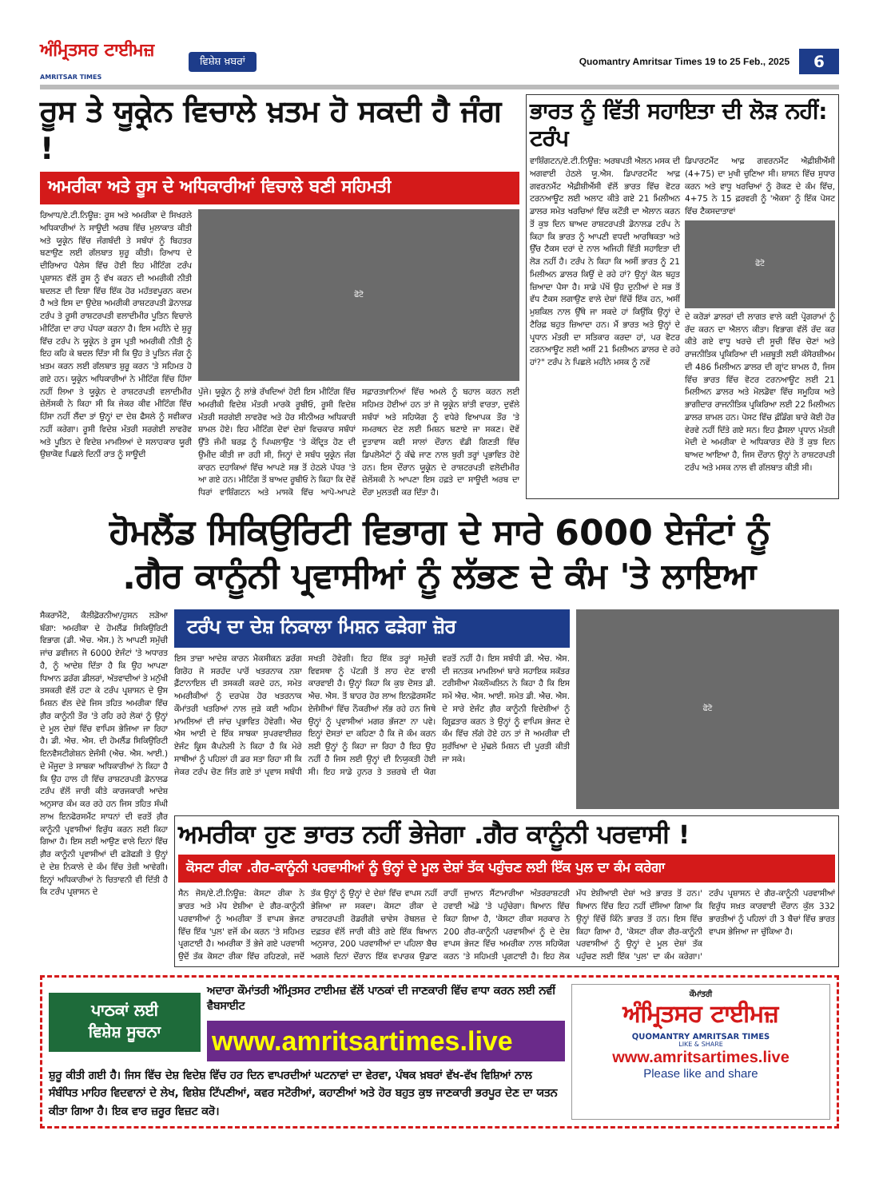ਅੰਮ੍ਰਿਤਸਰ ਟਾਈਮਜ਼ AMRITSAR TIMES
ਵਿਸ਼ੇਸ਼ ਖ਼ਬਰਾਂ
Quomantry Amritsar Times 19 to 25 Feb., 2025
6
ਰੂਸ ਤੇ ਯੂਕ੍ਰੇਨ ਵਿਚਾਲੇ ਖ਼ਤਮ ਹੋ ਸਕਦੀ ਹੈ ਜੰਗ !
ਅਮਰੀਕਾ ਅਤੇ ਰੂਸ ਦੇ ਅਧਿਕਾਰੀਆਂ ਵਿਚਾਲੇ ਬਣੀ ਸਹਿਮਤੀ
ਰਿਆਧ/ਏ.ਟੀ.ਨਿਊਜ਼: ਰੂਸ ਅਤੇ ਅਮਰੀਕਾ ਦੇ ਸਿਖਰਲੇ ਅਧਿਕਾਰੀਆਂ ਨੇ ਸਾਊਦੀ ਅਰਬ ਵਿੱਚ ਮੁਲਾਕਾਤ ਕੀਤੀ ਅਤੇ ਯੂਕ੍ਰੇਨ ਵਿੱਚ ਜੰਗਬੰਦੀ ਤੇ ਸਬੰਧਾਂ ਨੂੰ ਬਿਹਤਰ ਬਣਾਉਣ ਲਈ ਗੱਲਬਾਤ ਸ਼ੁਰੂ ਕੀਤੀ। ਰਿਆਧ ਦੇ ਦੀਰਿਆਹ ਪੈਲੇਸ ਵਿੱਚ ਹੋਈ ਇਹ ਮੀਟਿੰਗ ਟਰੰਪ ਪ੍ਰਸ਼ਾਸਨ ਵੱਲੋਂ ਰੂਸ ਨੂੰ ਵੱਖ ਕਰਨ ਦੀ ਅਮਰੀਕੀ ਨੀਤੀ ਬਦਲਣ ਦੀ ਦਿਸ਼ਾ ਵਿੱਚ ਇੱਕ ਹੋਰ ਮਹੱਤਵਪੂਰਨ ਕਦਮ ਹੈ ਅਤੇ ਇਸ ਦਾ ਉਦੇਸ਼ ਅਮਰੀਕੀ ਰਾਸ਼ਟਰਪਤੀ ਡੋਨਾਲਡ ਟਰੰਪ ਤੇ ਰੂਸੀ ਰਾਸ਼ਟਰਪਤੀ ਵਲਾਦੀਮੀਰ ਪੂਤਿਨ ਵਿਚਾਲੇ ਮੀਟਿੰਗ ਦਾ ਰਾਹ ਪੱਧਰਾ ਕਰਨਾ ਹੈ। ਇਸ ਮਹੀਨੇ ਦੇ ਸ਼ੁਰੂ ਵਿੱਚ ਟਰੰਪ ਨੇ ਯੂਕ੍ਰੇਨ ਤੇ ਰੂਸ ਪ੍ਰਤੀ ਅਮਰੀਕੀ ਨੀਤੀ ਨੂੰ ਇਹ ਕਹਿ ਕੇ ਬਦਲ ਦਿੱਤਾ ਸੀ ਕਿ ਉਹ ਤੇ ਪੂਤਿਨ ਜੰਗ ਨੂੰ ਖ਼ਤਮ ਕਰਨ ਲਈ ਗੱਲਬਾਤ ਸ਼ੁਰੂ ਕਰਨ 'ਤੇ ਸਹਿਮਤ ਹੋ ਗਏ ਹਨ। ਯੂਕ੍ਰੇਨ ਅਧਿਕਾਰੀਆਂ ਨੇ ਮੀਟਿੰਗ ਵਿੱਚ ਹਿੱਸਾ ਨਹੀਂ ਲਿਆ ਤੇ ਯੂਕ੍ਰੇਨ ਦੇ ਰਾਸ਼ਟਰਪਤੀ ਵਲਾਦੀਮੀਰ ਜ਼ੇਲੇਂਸਕੀ ਨੇ ਕਿਹਾ ਸੀ ਕਿ ਜੇਕਰ ਕੀਵ ਮੀਟਿੰਗ ਵਿੱਚ ਹਿੱਸਾ ਨਹੀਂ ਲੈਂਦਾ ਤਾਂ ਉਨ੍ਹਾਂ ਦਾ ਦੇਸ਼ ਫੈਸਲੇ ਨੂੰ ਸਵੀਕਾਰ ਨਹੀਂ ਕਰੇਗਾ। ਰੂਸੀ ਵਿਦੇਸ਼ ਮੰਤਰੀ ਸਰਗੇਈ ਲਾਵਰੋਵ ਅਤੇ ਪੂਤਿਨ ਦੇ ਵਿਦੇਸ਼ ਮਾਮਲਿਆਂ ਦੇ ਸਲਾਹਕਾਰ ਯੂਰੀ ਉਸ਼ਾਕੋਵ ਪਿਛਲੇ ਦਿਨੀਂ ਰਾਤ ਨੂੰ ਸਾਊਦੀ
ਫੋਟੋ
ਪੁੱਜੇ। ਯੂਕ੍ਰੇਨ ਨੂੰ ਲਾਂਭੇ ਰੱਖਦਿਆਂ ਹੋਈ ਇਸ ਮੀਟਿੰਗ ਵਿੱਚ ਅਮਰੀਕੀ ਵਿਦੇਸ਼ ਮੰਤਰੀ ਮਾਰਕੋ ਰੂਬੀਓ, ਰੂਸੀ ਵਿਦੇਸ਼ ਮੰਤਰੀ ਸਰਗੇਈ ਲਾਵਰੋਵ ਅਤੇ ਹੋਰ ਸੀਨੀਅਰ ਅਧਿਕਾਰੀ ਸ਼ਾਮਲ ਹੋਏ। ਇਹ ਮੀਟਿੰਗ ਦੋਵਾਂ ਦੇਸ਼ਾਂ ਵਿਚਕਾਰ ਸਬੰਧਾਂ ਉੱਤੇ ਜੰਮੀ ਬਰਫ਼ ਨੂੰ ਪਿਘਲਾਉਣ 'ਤੇ ਕੇਂਦ੍ਰਿਤ ਹੋਣ ਦੀ ਉਮੀਦ ਕੀਤੀ ਜਾ ਰਹੀ ਸੀ, ਜਿਨ੍ਹਾਂ ਦੇ ਸਬੰਧ ਯੂਕ੍ਰੇਨ ਜੰਗ ਕਾਰਨ ਦਹਾਕਿਆਂ ਵਿੱਚ ਆਪਣੇ ਸਭ ਤੋਂ ਹੇਠਲੇ ਪੱਧਰ 'ਤੇ ਆ ਗਏ ਹਨ। ਮੀਟਿੰਗ ਤੋਂ ਬਾਅਦ ਰੂਬੀਓ ਨੇ ਕਿਹਾ ਕਿ ਦੋਵੇਂ ਧਿਰਾਂ ਵਾਸ਼ਿੰਗਟਨ ਅਤੇ ਮਾਸਕੋ ਵਿੱਚ ਆਪੋ-ਆਪਣੇ ਸਫ਼ਾਰਤਖ਼ਾਨਿਆਂ ਵਿੱਚ ਅਮਲੇ ਨੂੰ ਬਹਾਲ ਕਰਨ ਲਈ ਸਹਿਮਤ ਹੋਈਆਂ ਹਨ ਤਾਂ ਜੋ ਯੂਕ੍ਰੇਨ ਸ਼ਾਂਤੀ ਵਾਰਤਾ, ਦੁਵੱਲੇ ਸਬੰਧਾਂ ਅਤੇ ਸਹਿਯੋਗ ਨੂੰ ਵਧੇਰੇ ਵਿਆਪਕ ਤੌਰ 'ਤੇ ਸਮਰਥਨ ਦੇਣ ਲਈ ਮਿਸ਼ਨ ਬਣਾਏ ਜਾ ਸਕਣ। ਦੋਵੇਂ ਦੂਤਾਵਾਸ ਕਈ ਸਾਲਾਂ ਦੌਰਾਨ ਵੱਡੀ ਗਿਣਤੀ ਵਿੱਚ ਡਿਪਲੋਮੈਟਾਂ ਨੂੰ ਕੱਢੇ ਜਾਣ ਨਾਲ ਬੁਰੀ ਤਰ੍ਹਾਂ ਪ੍ਰਭਾਵਿਤ ਹੋਏ ਹਨ। ਇਸ ਦੌਰਾਨ ਯੂਕ੍ਰੇਨ ਦੇ ਰਾਸ਼ਟਰਪਤੀ ਵਲੋਦੀਮੀਰ ਜ਼ੇਲੇਂਸਕੀ ਨੇ ਆਪਣਾ ਇਸ ਹਫ਼ਤੇ ਦਾ ਸਾਊਦੀ ਅਰਬ ਦਾ ਦੌਰਾ ਮੁਲਤਵੀ ਕਰ ਦਿੱਤਾ ਹੈ।
ਭਾਰਤ ਨੂੰ ਵਿੱਤੀ ਸਹਾਇਤਾ ਦੀ ਲੋੜ ਨਹੀਂ: ਟਰੰਪ
ਵਾਸ਼ਿੰਗਟਨ/ਏ.ਟੀ.ਨਿਊਜ਼: ਅਰਬਪਤੀ ਐਲਨ ਮਸਕ ਦੀ ਅਗਵਾਈ ਹੇਠਲੇ ਯੂ.ਐਸ. ਡਿਪਾਰਟਮੈਂਟ ਆਫ਼ ਗਵਰਨਮੈਂਟ ਐਫ਼ੀਸ਼ੀਐਂਸੀ ਵੱਲੋਂ ਭਾਰਤ ਵਿੱਚ ਵੋਟਰ ਟਰਨਆਊਟ ਲਈ ਅਲਾਟ ਕੀਤੇ ਗਏ 21 ਮਿਲੀਅਨ ਡਾਲਰ ਸਮੇਤ ਖਰਚਿਆਂ ਵਿੱਚ ਕਟੌਤੀ ਦਾ ਐਲਾਨ ਕਰਨ ਤੋਂ ਕੁਝ ਦਿਨ ਬਾਅਦ ਰਾਸ਼ਟਰਪਤੀ ਡੋਨਾਲਡ ਟਰੰਪ ਨੇ ਕਿਹਾ ਕਿ ਭਾਰਤ ਨੂੰ ਆਪਣੀ ਵਧਦੀ ਆਰਥਿਕਤਾ ਅਤੇ ਉੱਚ ਟੈਕਸ ਦਰਾਂ ਦੇ ਨਾਲ ਅਜਿਹੀ ਵਿੱਤੀ ਸਹਾਇਤਾ ਦੀ ਲੋੜ ਨਹੀਂ ਹੈ। ਟਰੰਪ ਨੇ ਕਿਹਾ ਕਿ ਅਸੀਂ ਭਾਰਤ ਨੂੰ 21 ਮਿਲੀਅਨ ਡਾਲਰ ਕਿਉਂ ਦੇ ਰਹੇ ਹਾਂ? ਉਨ੍ਹਾਂ ਕੋਲ ਬਹੁਤ ਜ਼ਿਆਦਾ ਪੈਸਾ ਹੈ। ਸਾਡੇ ਪੱਖੋਂ ਉਹ ਦੁਨੀਆਂ ਦੇ ਸਭ ਤੋਂ ਵੱਧ ਟੈਕਸ ਲਗਾਉਣ ਵਾਲੇ ਦੇਸ਼ਾਂ ਵਿੱਚੋਂ ਇੱਕ ਹਨ, ਅਸੀਂ ਮੁਸ਼ਕਿਲ ਨਾਲ ਉੱਥੇ ਜਾ ਸਕਦੇ ਹਾਂ ਕਿਉਂਕਿ ਉਨ੍ਹਾਂ ਦੇ ਟੈਰਿਫ਼ ਬਹੁਤ ਜ਼ਿਆਦਾ ਹਨ। ਮੈਂ ਭਾਰਤ ਅਤੇ ਉਨ੍ਹਾਂ ਦੇ ਪ੍ਰਧਾਨ ਮੰਤਰੀ ਦਾ ਸਤਿਕਾਰ ਕਰਦਾ ਹਾਂ, ਪਰ ਵੋਟਰ ਟਰਨਆਊਟ ਲਈ ਅਸੀਂ 21 ਮਿਲੀਅਨ ਡਾਲਰ ਦੇ ਰਹੇ ਹਾਂ?" ਟਰੰਪ ਨੇ ਪਿਛਲੇ ਮਹੀਨੇ ਮਸਕ ਨੂੰ ਨਵੇਂ
ਡਿਪਾਰਟਮੈਂਟ ਆਫ਼ ਗਵਰਨਮੈਂਟ ਐਫ਼ੀਸ਼ੀਐਂਸੀ (4+75) ਦਾ ਮੁਖੀ ਚੁਣਿਆ ਸੀ। ਸ਼ਾਸਨ ਵਿੱਚ ਸੁਧਾਰ ਕਰਨ ਅਤੇ ਵਾਧੂ ਖਰਚਿਆਂ ਨੂੰ ਰੋਕਣ ਦੇ ਕੰਮ ਵਿੱਚ, 4+75 ਨੇ 15 ਫ਼ਰਵਰੀ ਨੂੰ 'ਐਕਸ' ਨੂੰ ਇੱਕ ਪੋਸਟ ਵਿੱਚ ਟੈਕਸਦਾਤਾਵਾਂ
ਫੋਟੋ
ਦੇ ਕਰੋੜਾਂ ਡਾਲਰਾਂ ਦੀ ਲਾਗਤ ਵਾਲੇ ਕਈ ਪ੍ਰੋਗਰਾਮਾਂ ਨੂੰ ਰੱਦ ਕਰਨ ਦਾ ਐਲਾਨ ਕੀਤਾ। ਵਿਭਾਗ ਵੱਲੋਂ ਰੱਦ ਕਰ ਕੀਤੇ ਗਏ ਵਾਧੂ ਖਰਚੇ ਦੀ ਸੂਚੀ ਵਿੱਚ ਚੋਣਾਂ ਅਤੇ ਰਾਜਨੀਤਿਕ ਪ੍ਰਕਿਰਿਆ ਦੀ ਮਜ਼ਬੂਤੀ ਲਈ ਕੰਸੋਰਸ਼ੀਅਮ ਦੀ 486 ਮਿਲੀਅਨ ਡਾਲਰ ਦੀ ਗ੍ਰਾਂਟ ਸ਼ਾਮਲ ਹੈ, ਜਿਸ ਵਿੱਚ ਭਾਰਤ ਵਿੱਚ ਵੋਟਰ ਟਰਨਆਊਟ ਲਈ 21 ਮਿਲੀਅਨ ਡਾਲਰ ਅਤੇ ਮੋਲਡੋਵਾ ਵਿੱਚ ਸਮੂਹਿਕ ਅਤੇ ਭਾਗੀਦਾਰ ਰਾਜਨੀਤਿਕ ਪ੍ਰਕਿਰਿਆ ਲਈ 22 ਮਿਲੀਅਨ ਡਾਲਰ ਸ਼ਾਮਲ ਹਨ। ਪੋਸਟ ਵਿੱਚ ਫ਼ੰਡਿੰਗ ਬਾਰੇ ਕੋਈ ਹੋਰ ਵੇਰਵੇ ਨਹੀਂ ਦਿੱਤੇ ਗਏ ਸਨ। ਇਹ ਫ਼ੈਸਲਾ ਪ੍ਰਧਾਨ ਮੰਤਰੀ ਮੋਦੀ ਦੇ ਅਮਰੀਕਾ ਦੇ ਅਧਿਕਾਰਤ ਦੌਰੇ ਤੋਂ ਕੁਝ ਦਿਨ ਬਾਅਦ ਆਇਆ ਹੈ, ਜਿਸ ਦੌਰਾਨ ਉਨ੍ਹਾਂ ਨੇ ਰਾਸ਼ਟਰਪਤੀ ਟਰੰਪ ਅਤੇ ਮਸਕ ਨਾਲ ਵੀ ਗੱਲਬਾਤ ਕੀਤੀ ਸੀ।
ਹੋਮਲੈਂਡ ਸਿਕਿਉਰਿਟੀ ਵਿਭਾਗ ਦੇ ਸਾਰੇ 6000 ਏਜੰਟਾਂ ਨੂੰ
.ਗੈਰ ਕਾਨੂੰਨੀ ਪ੍ਰਵਾਸੀਆਂ ਨੂੰ ਲੱਭਣ ਦੇ ਕੰਮ 'ਤੇ ਲਾਇਆ
ਸੈਕਰਾਮੈਂਟੋ, ਕੈਲੀਫ਼ੋਰਨੀਆ/ਹੁਸਨ ਲੜੋਆ ਬੰਗਾ: ਅਮਰੀਕਾ ਦੇ ਹੋਮਲੈਂਡ ਸਿਕਿਉਰਿਟੀ ਵਿਭਾਗ (ਡੀ. ਐਚ. ਐਸ.) ਨੇ ਆਪਣੀ ਸਮੁੱਚੀ ਜਾਂਚ ਡਵੀਜਨ ਜੋ 6000 ਏਜੰਟਾਂ 'ਤੇ ਅਧਾਰਤ ਹੈ, ਨੂੰ ਆਦੇਸ਼ ਦਿੱਤਾ ਹੈ ਕਿ ਉਹ ਆਪਣਾ ਧਿਆਨ ਡਰੱਗ ਡੀਲਰਾਂ, ਅੱਤਵਾਦੀਆਂ ਤੇ ਮਨੁੱਖੀ ਤਸਕਰੀ ਵੱਲੋਂ ਹਟਾ ਕੇ ਟਰੰਪ ਪ੍ਰਸ਼ਾਸਨ ਦੇ ਉਸ ਮਿਸ਼ਨ ਵੱਲ ਦੇਵੇ ਜਿਸ ਤਹਿਤ ਅਮਰੀਕਾ ਵਿੱਚ ਗ਼ੈਰ ਕਾਨੂੰਨੀ ਤੌਰ 'ਤੇ ਰਹਿ ਰਹੇ ਲੋਕਾਂ ਨੂੰ ਉਨ੍ਹਾਂ ਦੇ ਮੂਲ ਦੇਸ਼ਾਂ ਵਿੱਚ ਵਾਪਿਸ ਭੇਜਿਆ ਜਾ ਰਿਹਾ ਹੈ। ਡੀ. ਐਚ. ਐਸ. ਦੀ ਹੋਮਲੈਂਡ ਸਿਕਿਉਰਿਟੀ ਇਨਵੈਸਟੀਗੇਸ਼ਨ ਏਜੰਸੀ (ਐਚ. ਐਸ. ਆਈ.) ਦੇ ਮੌਜੂਦਾ ਤੇ ਸਾਬਕਾ ਅਧਿਕਾਰੀਆਂ ਨੇ ਕਿਹਾ ਹੈ ਕਿ ਉਹ ਹਾਲ ਹੀ ਵਿੱਚ ਰਾਸ਼ਟਰਪਤੀ ਡੋਨਾਲਡ ਟਰੰਪ ਵੱਲੋਂ ਜਾਰੀ ਕੀਤੇ ਕਾਰਜਕਾਰੀ ਆਦੇਸ਼ ਅਨੁਸਾਰ ਕੰਮ ਕਰ ਰਹੇ ਹਨ ਜਿਸ ਤਹਿਤ ਸੰਘੀ ਲਾਅ ਇਨਫੋਰਸਮੈਂਟ ਸਾਧਨਾਂ ਦੀ ਵਰਤੋਂ ਗ਼ੈਰ ਕਾਨੂੰਨੀ ਪ੍ਰਵਾਸੀਆਂ ਵਿਰੁੱਧ ਕਰਨ ਲਈ ਕਿਹਾ ਗਿਆ ਹੈ। ਇਸ ਲਈ ਆਉਣ ਵਾਲੇ ਦਿਨਾਂ ਵਿੱਚ ਗ਼ੈਰ ਕਾਨੂੰਨੀ ਪ੍ਰਵਾਸੀਆਂ ਦੀ ਫੜੋਫੜੀ ਤੇ ਉਨ੍ਹਾਂ ਦੇ ਦੇਸ਼ ਨਿਕਾਲੇ ਦੇ ਕੰਮ ਵਿੱਚ ਤੇਜ਼ੀ ਆਵੇਗੀ। ਇਨ੍ਹਾਂ ਅਧਿਕਾਰੀਆਂ ਨੇ ਚਿਤਾਵਨੀ ਵੀ ਦਿੱਤੀ ਹੈ ਕਿ ਟਰੰਪ ਪ੍ਰਸ਼ਾਸਨ ਦੇ
ਟਰੰਪ ਦਾ ਦੇਸ਼ ਨਿਕਾਲਾ ਮਿਸ਼ਨ ਫੜੇਗਾ ਜ਼ੋਰ
ਇਸ ਤਾਜ਼ਾ ਆਦੇਸ਼ ਕਾਰਨ ਮੈਕਸੀਕਨ ਡਰੱਗ ਗਿਰੋਹ ਜੋ ਸਰਹੱਦ ਪਾਰੋਂ ਖਤਰਨਾਕ ਨਸ਼ਾ ਫ਼ੈਂਟਾਨਾਇਲ ਦੀ ਤਸਕਰੀ ਕਰਦੇ ਹਨ, ਸਮੇਤ ਅਮਰੀਕੀਆਂ ਨੂੰ ਦਰਪੇਸ਼ ਹੋਰ ਖਤਰਨਾਕ ਕੌਮਾਂਤਰੀ ਖਤਰਿਆਂ ਨਾਲ ਜੁੜੇ ਕਈ ਅਹਿਮ ਮਾਮਲਿਆਂ ਦੀ ਜਾਂਚ ਪ੍ਰਭਾਵਿਤ ਹੋਵੇਗੀ। ਐਚ ਐਸ ਆਈ ਦੇ ਇੱਕ ਸਾਬਕਾ ਸੁਪਰਵਾਈਜ਼ਰ ਏਜੰਟ ਕ੍ਰਿਸ ਕੈਪਨੇਲੀ ਨੇ ਕਿਹਾ ਹੈ ਕਿ ਮੇਰੇ ਸਾਥੀਆਂ ਨੂੰ ਪਹਿਲਾਂ ਹੀ ਡਰ ਸਤਾ ਰਿਹਾ ਸੀ ਕਿ ਜੇਕਰ ਟਰੰਪ ਚੋਣ ਜਿੱਤ ਗਏ ਤਾਂ ਪ੍ਰਵਾਸ ਸਬੰਧੀ ਸਖਤੀ ਹੋਵੇਗੀ। ਇਹ ਇੱਕ ਤਰ੍ਹਾਂ ਸਮੁੱਚੀ ਵਿਵਸਥਾ ਨੂੰ ਪੱਟੜੀ ਤੋਂ ਲਾਹ ਦੇਣ ਵਾਲੀ ਕਾਰਵਾਈ ਹੈ। ਉਨ੍ਹਾਂ ਕਿਹਾ ਕਿ ਕੁਝ ਦੋਸਤ ਡੀ. ਐਚ. ਐਸ. ਤੋਂ ਬਾਹਰ ਹੋਰ ਲਾਅ ਇਨਫ਼ੋਰਸਮੈਂਟ ਏਜੰਸੀਆਂ ਵਿੱਚ ਨੌਕਰੀਆਂ ਲੱਭ ਰਹੇ ਹਨ ਜਿਥੇ ਉਨ੍ਹਾਂ ਨੂੰ ਪ੍ਰਵਾਸੀਆਂ ਮਗਰ ਭੱਜਣਾ ਨਾ ਪਵੇ। ਇਨ੍ਹਾਂ ਦੋਸਤਾਂ ਦਾ ਕਹਿਣਾ ਹੈ ਕਿ ਜੋ ਕੰਮ ਕਰਨ ਲਈ ਉਨ੍ਹਾਂ ਨੂੰ ਕਿਹਾ ਜਾ ਰਿਹਾ ਹੈ ਇਹ ਉਹ ਨਹੀਂ ਹੈ ਜਿਸ ਲਈ ਉਨ੍ਹਾਂ ਦੀ ਨਿਯੁਕਤੀ ਹੋਈ ਸੀ। ਇਹ ਸਾਡੇ ਹੁਨਰ ਤੇ ਤਜ਼ਰਬੇ ਦੀ ਯੋਗ ਵਰਤੋਂ ਨਹੀਂ ਹੈ। ਇਸ ਸਬੰਧੀ ਡੀ. ਐਚ. ਐਸ. ਦੀ ਜਨਤਕ ਮਾਮਲਿਆਂ ਬਾਰੇ ਸਹਾਇਕ ਸਕੱਤਰ ਟਰੀਸੀਆ ਮੈਕਲੌਘਲਿਨ ਨੇ ਕਿਹਾ ਹੈ ਕਿ ਇਸ ਸਮੇਂ ਐਚ. ਐਸ. ਆਈ. ਸਮੇਤ ਡੀ. ਐਚ. ਐਸ. ਦੇ ਸਾਰੇ ਏਜੰਟ ਗ਼ੈਰ ਕਾਨੂੰਨੀ ਵਿਦੇਸ਼ੀਆਂ ਨੂੰ ਗ੍ਰਿਫ਼ਤਾਰ ਕਰਨ ਤੇ ਉਨ੍ਹਾਂ ਨੂੰ ਵਾਪਿਸ ਭੇਜਣ ਦੇ ਕੰਮ ਵਿੱਚ ਲੱਗੇ ਹੋਏ ਹਨ ਤਾਂ ਜੋ ਅਮਰੀਕਾ ਦੀ ਸੁਰੱਖਿਆ ਦੇ ਮੁੱਢਲੇ ਮਿਸ਼ਨ ਦੀ ਪੂਰਤੀ ਕੀਤੀ ਜਾ ਸਕੇ।
ਫੋਟੋ
ਅਮਰੀਕਾ ਹੁਣ ਭਾਰਤ ਨਹੀਂ ਭੇਜੇਗਾ .ਗੈਰ ਕਾਨੂੰਨੀ ਪਰਵਾਸੀ !
ਕੋਸਟਾ ਰੀਕਾ .ਗੈਰ-ਕਾਨੂੰਨੀ ਪਰਵਾਸੀਆਂ ਨੂੰ ਉਨ੍ਹਾਂ ਦੇ ਮੂਲ ਦੇਸ਼ਾਂ ਤੱਕ ਪਹੁੰਚਣ ਲਈ ਇੱਕ ਪੁਲ ਦਾ ਕੰਮ ਕਰੇਗਾ
ਸੈਨ ਜੋਸ/ਏ.ਟੀ.ਨਿਊਜ਼: ਕੋਸਟਾ ਰੀਕਾ ਨੇ ਭਾਰਤ ਅਤੇ ਮੱਧ ਏਸ਼ੀਆ ਦੇ ਗੈਰ-ਕਾਨੂੰਨੀ ਪਰਵਾਸੀਆਂ ਨੂੰ ਅਮਰੀਕਾ ਤੋਂ ਵਾਪਸ ਭੇਜਣ ਵਿੱਚ ਇੱਕ 'ਪੁਲ' ਵਜੋਂ ਕੰਮ ਕਰਨ 'ਤੇ ਸਹਿਮਤ ਪ੍ਰਗਟਾਈ ਹੈ। ਅਮਰੀਕਾ ਤੋਂ ਭੇਜੇ ਗਏ ਪਰਵਾਸੀ ਉਦੋਂ ਤੱਕ ਕੋਸਟਾ ਰੀਕਾ ਵਿੱਚ ਰਹਿਣਗੇ, ਜਦੋਂ ਤੱਕ ਉਨ੍ਹਾਂ ਨੂੰ ਉਨ੍ਹਾਂ ਦੇ ਦੇਸ਼ਾਂ ਵਿੱਚ ਵਾਪਸ ਨਹੀਂ ਭੇਜਿਆ ਜਾ ਸਕਦਾ। ਕੋਸਟਾ ਰੀਕਾ ਦੇ ਰਾਸ਼ਟਰਪਤੀ ਰੋਡਰੀਗੋ ਚਾਵੇਸ ਰੋਬਲਜ਼ ਦੇ ਦਫ਼ਤਰ ਵੱਲੋਂ ਜਾਰੀ ਕੀਤੇ ਗਏ ਇੱਕ ਬਿਆਨ ਅਨੁਸਾਰ, 200 ਪਰਵਾਸੀਆਂ ਦਾ ਪਹਿਲਾ ਬੈਚ ਅਗਲੇ ਦਿਨਾਂ ਦੌਰਾਨ ਇੱਕ ਵਪਾਰਕ ਉਡਾਣ ਰਾਹੀਂ ਜੁਆਨ ਸੈਂਟਾਮਾਰੀਆ ਅੰਤਰਰਾਸ਼ਟਰੀ ਹਵਾਈ ਅੱਡੇ 'ਤੇ ਪਹੁੰਚੇਗਾ। ਬਿਆਨ ਵਿੱਚ ਕਿਹਾ ਗਿਆ ਹੈ, 'ਕੋਸਟਾ ਰੀਕਾ ਸਰਕਾਰ ਨੇ 200 ਗੈਰ-ਕਾਨੂੰਨੀ ਪਰਵਾਸੀਆਂ ਨੂੰ ਦੇ ਦੇਸ਼ ਵਾਪਸ ਭੇਜਣ ਵਿੱਚ ਅਮਰੀਕਾ ਨਾਲ ਸਹਿਯੋਗ ਕਰਨ 'ਤੇ ਸਹਿਮਤੀ ਪ੍ਰਗਟਾਈ ਹੈ। ਇਹ ਲੋਕ ਮੱਧ ਏਸ਼ੀਆਈ ਦੇਸ਼ਾਂ ਅਤੇ ਭਾਰਤ ਤੋਂ ਹਨ।' ਬਿਆਨ ਵਿੱਚ ਇਹ ਨਹੀਂ ਦੱਸਿਆ ਗਿਆ ਕਿ ਉਨ੍ਹਾਂ ਵਿੱਚੋਂ ਕਿੰਨੇ ਭਾਰਤ ਤੋਂ ਹਨ। ਇਸ ਵਿੱਚ ਕਿਹਾ ਗਿਆ ਹੈ, 'ਕੋਸਟਾ ਰੀਕਾ ਗੈਰ-ਕਾਨੂੰਨੀ ਪਰਵਾਸੀਆਂ ਨੂੰ ਉਨ੍ਹਾਂ ਦੇ ਮੂਲ ਦੇਸ਼ਾਂ ਤੱਕ ਪਹੁੰਚਣ ਲਈ ਇੱਕ 'ਪੁਲ' ਦਾ ਕੰਮ ਕਰੇਗਾ।' ਟਰੰਪ ਪ੍ਰਸ਼ਾਸਨ ਦੇ ਗੈਰ-ਕਾਨੂੰਨੀ ਪਰਵਾਸੀਆਂ ਵਿਰੁੱਧ ਸਖ਼ਤ ਕਾਰਵਾਈ ਦੌਰਾਨ ਕੁੱਲ 332 ਭਾਰਤੀਆਂ ਨੂੰ ਪਹਿਲਾਂ ਹੀ 3 ਬੈਚਾਂ ਵਿੱਚ ਭਾਰਤ ਵਾਪਸ ਭੇਜਿਆ ਜਾ ਚੁੱਕਿਆ ਹੈ।
ਪਾਠਕਾਂ ਲਈ
ਵਿਸ਼ੇਸ਼ ਸੂਚਨਾ
ਅਦਾਰਾ ਕੌਮਾਂਤਰੀ ਅੰਮ੍ਰਿਤਸਰ ਟਾਈਮਜ਼ ਵੱਲੋਂ ਪਾਠਕਾਂ ਦੀ ਜਾਣਕਾਰੀ ਵਿੱਚ ਵਾਧਾ ਕਰਨ ਲਈ ਨਵੀਂ ਵੈਬਸਾਈਟ
www.amritsartimes.live
ਸ਼ੁਰੂ ਕੀਤੀ ਗਈ ਹੈ। ਜਿਸ ਵਿੱਚ ਦੇਸ਼ ਵਿਦੇਸ਼ ਵਿੱਚ ਹਰ ਦਿਨ ਵਾਪਰਦੀਆਂ ਘਟਨਾਵਾਂ ਦਾ ਵੇਰਵਾ, ਪੰਥਕ ਖ਼ਬਰਾਂ ਵੱਖ-ਵੱਖ ਵਿਸ਼ਿਆਂ ਨਾਲ ਸੰਬੰਧਿਤ ਮਾਹਿਰ ਵਿਦਵਾਨਾਂ ਦੇ ਲੇਖ, ਵਿਸ਼ੇਸ਼ ਟਿੱਪਣੀਆਂ, ਕਵਰ ਸਟੋਰੀਆਂ, ਕਹਾਣੀਆਂ ਅਤੇ ਹੋਰ ਬਹੁਤ ਕੁਝ ਜਾਣਕਾਰੀ ਭਰਪੂਰ ਦੇਣ ਦਾ ਯਤਨ ਕੀਤਾ ਗਿਆ ਹੈ। ਇਕ ਵਾਰ ਜ਼ਰੂਰ ਵਿਜ਼ਟ ਕਰੋ।
ਕੌਮਾਂਤਰੀ
ਅੰਮ੍ਰਿਤਸਰ ਟਾਈਮਜ਼
QUOMANTRY AMRITSAR TIMES
LIKE & SHARE
www.amritsartimes.live
Please like and share